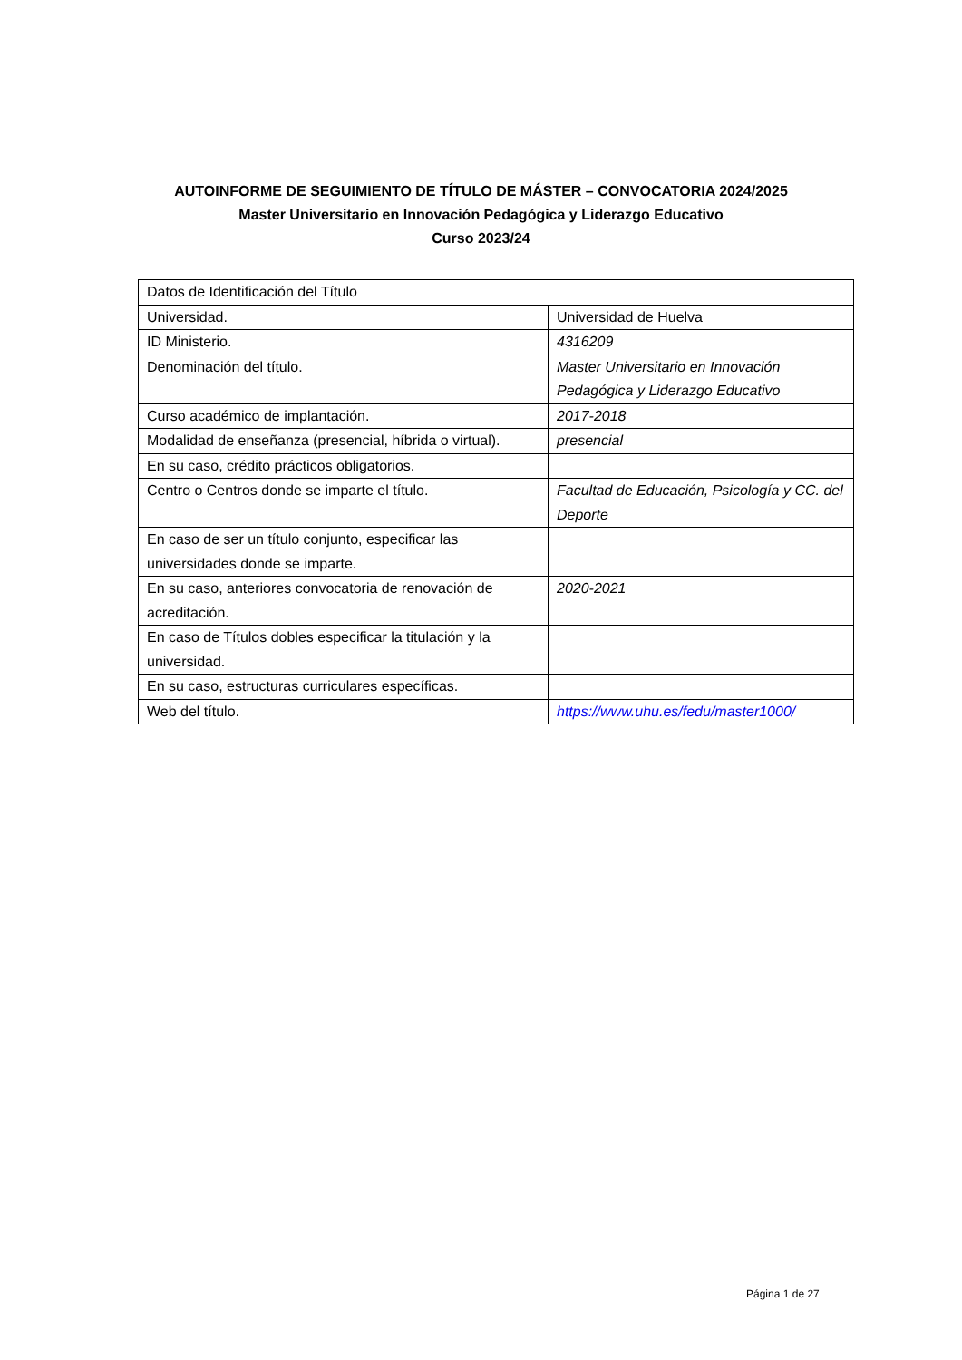AUTOINFORME DE SEGUIMIENTO DE TÍTULO DE MÁSTER – CONVOCATORIA 2024/2025
Master Universitario en Innovación Pedagógica y Liderazgo Educativo
Curso 2023/24
| Datos de Identificación del Título | |
| Universidad. | Universidad de Huelva |
| ID Ministerio. | 4316209 |
| Denominación del título. | Master Universitario en Innovación Pedagógica y Liderazgo Educativo |
| Curso académico de implantación. | 2017-2018 |
| Modalidad de enseñanza (presencial, híbrida o virtual). | presencial |
| En su caso, crédito prácticos obligatorios. | |
| Centro o Centros donde se imparte el título. | Facultad de Educación, Psicología y CC. del Deporte |
| En caso de ser un título conjunto, especificar las universidades donde se imparte. | |
| En su caso, anteriores convocatoria de renovación de acreditación. | 2020-2021 |
| En caso de Títulos dobles especificar la titulación y la universidad. | |
| En su caso, estructuras curriculares específicas. | |
| Web del título. | https://www.uhu.es/fedu/master1000/ |
Página 1 de 27